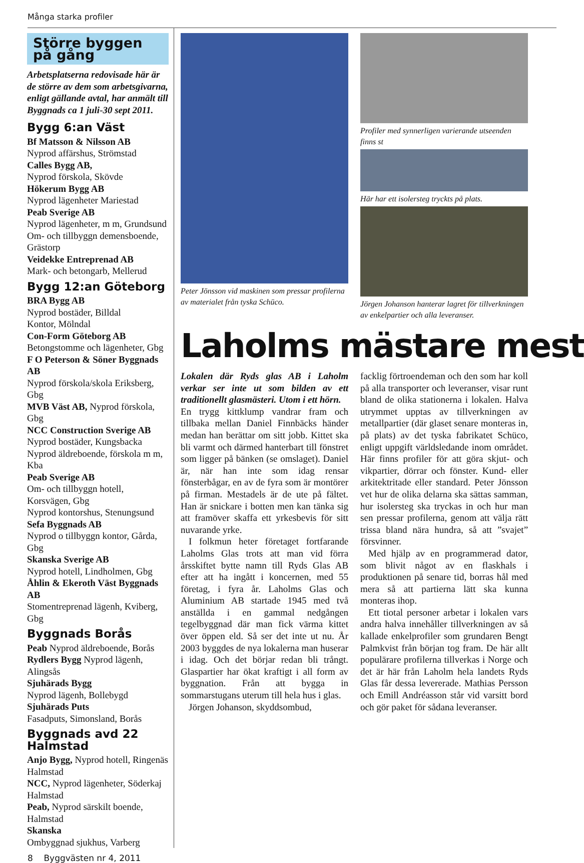Många starka profiler
Större byggen på gång
Arbetsplatserna redovisade här är de större av dem som arbetsgivarna, enligt gällande avtal, har anmält till Byggnads ca 1 juli-30 sept 2011.
Bygg 6:an Väst
Bf Matsson & Nilsson AB
Nyprod affärshus, Strömstad
Calles Bygg AB,
Nyprod förskola, Skövde
Hökerum Bygg AB
Nyprod lägenheter Mariestad
Peab Sverige AB
Nyprod lägenheter, m m, Grundsund
Om- och tillbyggn demensboende, Grästorp
Veidekke Entreprenad AB
Mark- och betongarb, Mellerud
Bygg 12:an Göteborg
BRA Bygg AB
Nyprod bostäder, Billdal
Kontor, Mölndal
Con-Form Göteborg AB
Betongstomme och lägenheter, Gbg
F O Peterson & Söner Byggnads AB
Nyprod förskola/skola Eriksberg, Gbg
MVB Väst AB, Nyprod förskola, Gbg
NCC Construction Sverige AB
Nyprod bostäder, Kungsbacka
Nyprod äldreboende, förskola m m, Kba
Peab Sverige AB
Om- och tillbyggn hotell, Korsvägen, Gbg
Nyprod kontorshus, Stenungsund
Sefa Byggnads AB
Nyprod o tillbyggn kontor, Gårda, Gbg
Skanska Sverige AB
Nyprod hotell, Lindholmen, Gbg
Åhlin & Ekeroth Väst Byggnads AB
Stomentreprenad lägenh, Kviberg, Gbg
Byggnads Borås
Peab Nyprod äldreboende, Borås
Rydlers Bygg Nyprod lägenh, Alingsås
Sjuhärads Bygg
Nyprod lägenh, Bollebygd
Sjuhärads Puts
Fasadputs, Simonsland, Borås
Byggnads avd 22 Halmstad
Anjo Bygg, Nyprod hotell, Ringenäs Halmstad
NCC, Nyprod lägenheter, Söderkaj Halmstad
Peab, Nyprod särskilt boende, Halmstad
Skanska
Ombyggnad sjukhus, Varberg
Peter Jönsson vid maskinen som pressar profilerna av materialet från tyska Schüco.
Profiler med synnerligen varierande utseenden finns st
Här har ett isolersteg tryckts på plats.
Jörgen Johanson hanterar lagret för tillverkningen av enkelpartier och alla leveranser.
Laholms mästare mest
Lokalen där Ryds glas AB i Laholm verkar ser inte ut som bilden av ett traditionellt glasmästeri. Utom i ett hörn.
En trygg kittklump vandrar fram och tillbaka mellan Daniel Finnbäcks händer medan han berättar om sitt jobb. Kittet ska bli varmt och därmed hanterbart till fönstret som ligger på bänken (se omslaget). Daniel är, när han inte som idag rensar fönsterbågar, en av de fyra som är montörer på firman. Mestadels är de ute på fältet. Han är snickare i botten men kan tänka sig att framöver skaffa ett yrkesbevis för sitt nuvarande yrke.
I folkmun heter företaget fortfarande Laholms Glas trots att man vid förra årsskiftet bytte namn till Ryds Glas AB efter att ha ingått i koncernen, med 55 företag, i fyra år. Laholms Glas och Aluminium AB startade 1945 med två anställda i en gammal nedgången tegelbyggnad där man fick värma kittet över öppen eld. Så ser det inte ut nu. År 2003 byggdes de nya lokalerna man huserar i idag. Och det börjar redan bli trångt. Glaspartier har ökat kraftigt i all form av byggnation. Från att bygga in sommarstugans uterum till hela hus i glas.
Jörgen Johanson, skyddsombud,
facklig förtroendeman och den som har koll på alla transporter och leveranser, visar runt bland de olika stationerna i lokalen. Halva utrymmet upptas av tillverkningen av metallpartier (där glaset senare monteras in, på plats) av det tyska fabrikatet Schüco, enligt uppgift världsledande inom området. Här finns profiler för att göra skjut- och vikpartier, dörrar och fönster. Kund- eller arkitektritade eller standard. Peter Jönsson vet hur de olika delarna ska sättas samman, hur isolersteg ska tryckas in och hur man sen pressar profilerna, genom att välja rätt trissa bland nära hundra, så att ”svajet” försvinner.
Med hjälp av en programmerad dator, som blivit något av en flaskhals i produktionen på senare tid, borras hål med mera så att partierna lätt ska kunna monteras ihop.
Ett tiotal personer arbetar i lokalen vars andra halva innehåller tillverkningen av så kallade enkelprofiler som grundaren Bengt Palmkvist från början tog fram. De här allt populärare profilerna tillverkas i Norge och det är här från Laholm hela landets Ryds Glas får dessa levererade. Mathias Persson och Emill Andréasson står vid varsitt bord och gör paket för sådana leveranser.
8 Byggvästen nr 4, 2011